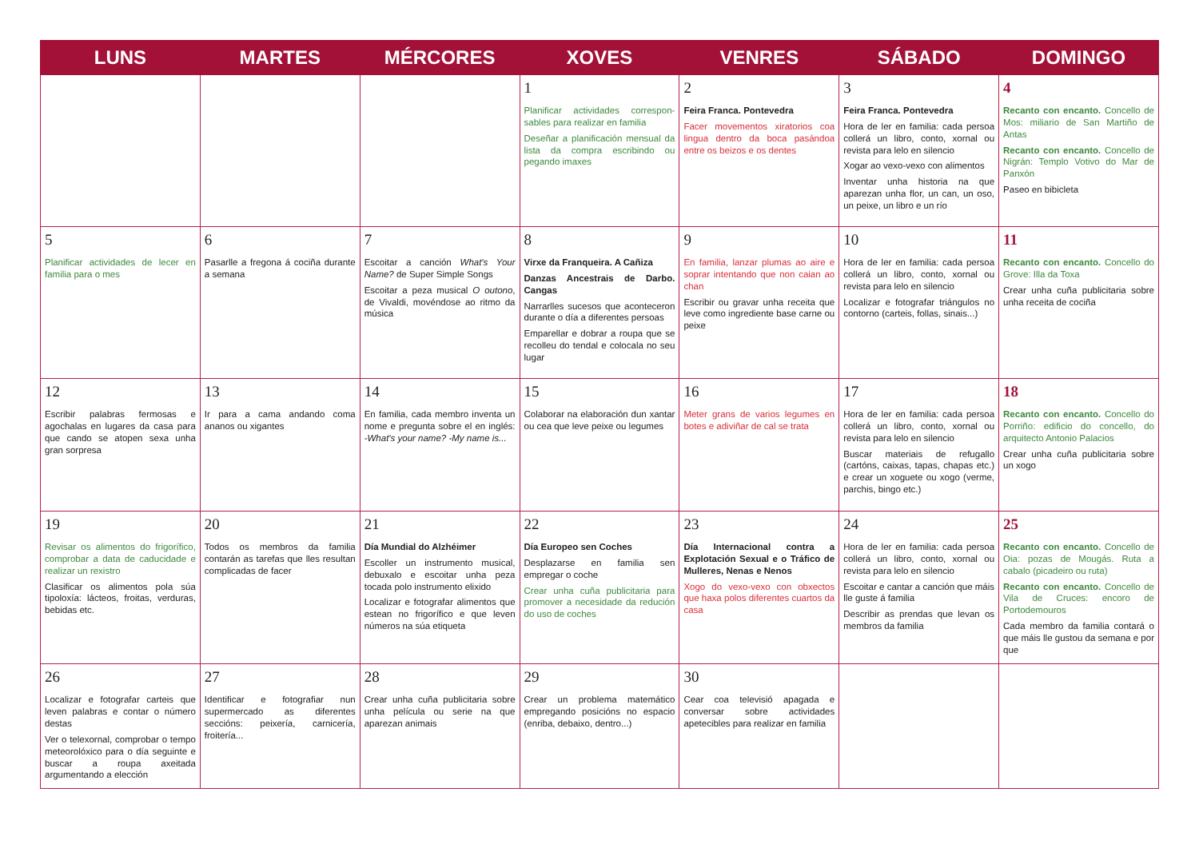| LUNS | MARTES | MÉRCORES | XOVES | VENRES | SÁBADO | DOMINGO |
| --- | --- | --- | --- | --- | --- | --- |
| | | | 1 Planificar actividades correspon-sables para realizar en familia Deseñar a planificación mensual da lista da compra escribindo ou pegando imaxes | 2 Feira Franca. Pontevedra Facer movementos xiratorios coa lingua dentro da boca pasándoa entre os beizos e os dentes | 3 Feira Franca. Pontevedra Hora de ler en familia: cada persoa collerá un libro, conto, xornal ou revista para lelo en silencio Xogar ao vexo-vexo con alimentos Inventar unha historia na que aparezan unha flor, un can, un oso, un peixe, un libro e un río | 4 Recanto con encanto. Concello de Mos: miliario de San Martiño de Antas Recanto con encanto. Concello de Nigrán: Templo Votivo do Mar de Panxón Paseo en bibicleta |
| 5 Planificar actividades de lecer en familia para o mes | 6 Pasarlle a fregona á cociña durante a semana | 7 Escoitar a canción What's Your Name? de Super Simple Songs Escoitar a peza musical O outono , de Vivaldi, movéndose ao ritmo da música | 8 Virxe da Franqueira. A Cañiza Danzas Ancestrais de Darbo. Cangas Narrarlles sucesos que aconteceron durante o día a diferentes persoas Emparellar e dobrar a roupa que se recolleu do tendal e colocala no seu lugar | 9 En familia, lanzar plumas ao aire e soprar intentando que non caian ao chan Escribir ou gravar unha receita que leve como ingrediente base carne ou peixe | 10 Hora de ler en familia: cada persoa collerá un libro, conto, xornal ou revista para lelo en silencio Localizar e fotografar triángulos no contorno (carteis, follas, sinais...) | 11 Recanto con encanto. Concello do Grove: Illa da Toxa Crear unha cuña publicitaria sobre unha receita de cociña |
| 12 Escribir palabras fermosas e agochalas en lugares da casa para que cando se atopen sexa unha gran sorpresa | 13 Ir para a cama andando coma ananos ou xigantes | 14 En familia, cada membro inventa un nome e pregunta sobre el en inglés: -What's your name? -My name is... | 15 Colaborar na elaboración dun xantar ou cea que leve peixe ou legumes | 16 Meter grans de varios legumes en botes e adiviñar de cal se trata | 17 Hora de ler en familia: cada persoa collerá un libro, conto, xornal ou revista para lelo en silencio Buscar materiais de refugallo (cartóns, caixas, tapas, chapas etc.) e crear un xoguete ou xogo (verme, parchis, bingo etc.) | 18 Recanto con encanto. Concello do Porriño: edificio do concello, do arquitecto Antonio Palacios Crear unha cuña publicitaria sobre un xogo |
| 19 Revisar os alimentos do frigorífico, comprobar a data de caducidade e realizar un rexistro Clasificar os alimentos pola súa tipoloxía: lácteos, froitas, verduras, bebidas etc. | 20 Todos os membros da familia contarán as tarefas que lles resultan complicadas de facer | 21 Día Mundial do Alzhéimer Escoller un instrumento musical, debuxalo e escoitar unha peza tocada polo instrumento elixido Localizar e fotografar alimentos que estean no frigorífico e que leven números na súa etiqueta | 22 Día Europeo sen Coches Desplazarse en familia sen empregar o coche Crear unha cuña publicitaria para promover a necesidade da redución do uso de coches | 23 Día Internacional contra a Explotación Sexual e o Tráfico de Mulleres, Nenas e Nenos Xogo do vexo-vexo con obxectos que haxa polos diferentes cuartos da casa | 24 Hora de ler en familia: cada persoa collerá un libro, conto, xornal ou revista para lelo en silencio Escoitar e cantar a canción que máis lle guste á familia Describir as prendas que levan os membros da familia | 25 Recanto con encanto. Concello de Oia: pozas de Mougás. Ruta a cabalo (picadeiro ou ruta) Recanto con encanto. Concello de Vila de Cruces: encoro de Portodemouros Cada membro da familia contará o que máis lle gustou da semana e por que |
| 26 Localizar e fotografar carteis que leven palabras e contar o número destas Ver o telexornal, comprobar o tempo meteorolóxico para o día seguinte e buscar a roupa axeitada argumentando a elección | 27 Identificar e fotografiar nun supermercado as diferentes seccións: peixería, carnicería, froitería... | 28 Crear unha cuña publicitaria sobre unha película ou serie na que aparezan animais | 29 Crear un problema matemático empregando posicións no espacio (enriba, debaixo, dentro...) | 30 Cear coa televisió apagada e conversar sobre actividades apetecibles para realizar en familia | | |